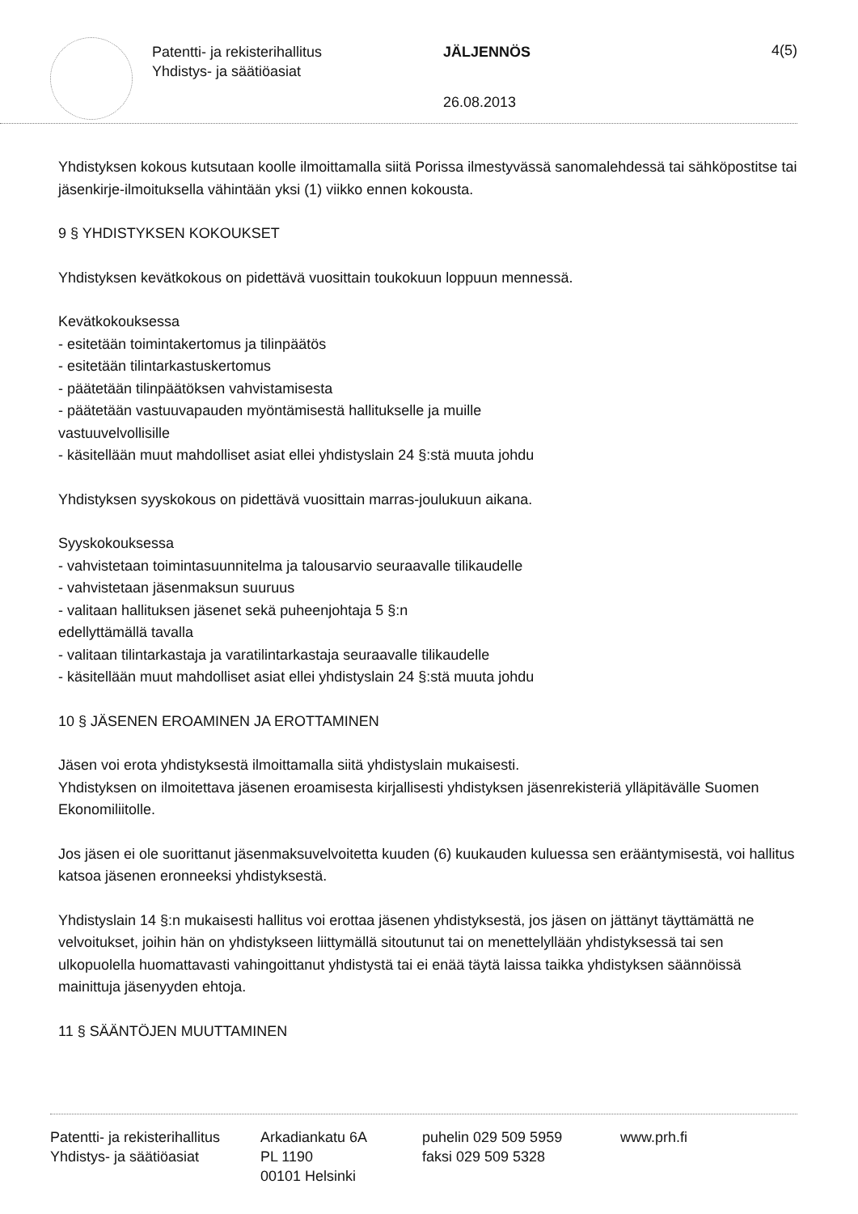Patentti- ja rekisterihallitus
Yhdistys- ja säätiöasiat
JÄLJENNÖS
26.08.2013
4(5)
Yhdistyksen kokous kutsutaan koolle ilmoittamalla siitä Porissa ilmestyvässä sanomalehdessä tai sähköpostitse tai jäsenkirje-ilmoituksella vähintään yksi (1) viikko ennen kokousta.
9 § YHDISTYKSEN KOKOUKSET
Yhdistyksen kevätkokous on pidettävä vuosittain toukokuun loppuun mennessä.
Kevätkokouksessa
- esitetään toimintakertomus ja tilinpäätös
- esitetään tilintarkastuskertomus
- päätetään tilinpäätöksen vahvistamisesta
- päätetään vastuuvapauden myöntämisestä hallitukselle ja muille
vastuuvelvollisille
- käsitellään muut mahdolliset asiat ellei yhdistyslain 24 §:stä muuta johdu
Yhdistyksen syyskokous on pidettävä vuosittain marras-joulukuun aikana.
Syyskokouksessa
- vahvistetaan toimintasuunnitelma ja talousarvio seuraavalle tilikaudelle
- vahvistetaan jäsenmaksun suuruus
- valitaan hallituksen jäsenet sekä puheenjohtaja 5 §:n
edellyttämällä tavalla
- valitaan tilintarkastaja ja varatilintarkastaja seuraavalle tilikaudelle
- käsitellään muut mahdolliset asiat ellei yhdistyslain 24 §:stä muuta johdu
10 § JÄSENEN EROAMINEN JA EROTTAMINEN
Jäsen voi erota yhdistyksestä ilmoittamalla siitä yhdistyslain mukaisesti.
Yhdistyksen on ilmoitettava jäsenen eroamisesta kirjallisesti yhdistyksen jäsenrekisteriä ylläpitävälle Suomen Ekonomiliitolle.
Jos jäsen ei ole suorittanut jäsenmaksuvelvoitetta kuuden (6) kuukauden kuluessa sen erääntymisestä, voi hallitus katsoa jäsenen eronneeksi yhdistyksestä.
Yhdistyslain 14 §:n mukaisesti hallitus voi erottaa jäsenen yhdistyksestä, jos jäsen on jättänyt täyttämättä ne velvoitukset, joihin hän on yhdistykseen liittymällä sitoutunut tai on menettelyllään yhdistyksessä tai sen ulkopuolella huomattavasti vahingoittanut yhdistystä tai ei enää täytä laissa taikka yhdistyksen säännöissä mainittuja jäsenyyden ehtoja.
11 § SÄÄNTÖJEN MUUTTAMINEN
Patentti- ja rekisterihallitus
Yhdistys- ja säätiöasiat
Arkadiankatu 6A
PL 1190
00101 Helsinki
puhelin 029 509 5959
faksi 029 509 5328
www.prh.fi